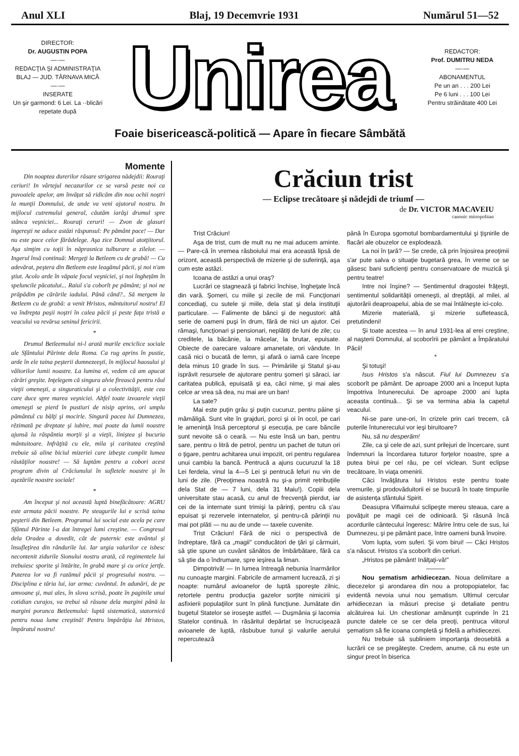Anul XLI Blaj, 19 Decemvrie 1931 Numărul 51—52
DIRECTOR:
Dr. AUGUSTIN POPA
—·—
REDACŢIA ŞI ADMINISTRAŢIA
BLAJ — JUD. TÂRNAVA MICĂ
—·—
INSERATE
Un şir garmond: 6 Lei. La ··blicări repetate după
Unirea
REDACTOR:
Prof. DUMITRU NEDA
—·—
ABONAMENTUL
Pe un an . . . 200 Lei
Pe 6 luni . . . 100 Lei
Pentru străinătate 400 Lei
Foaie bisericească-politică — Apare în fiecare Sâmbătă
Momente
Din noaptea durerilor răsare strigarea nădejdii: Rouraţi ceriuri! In vârtejul necazurilor ce se varsă peste noi ca puvoaiele apelor, am învăţat să ridicăm din nou ochii noştri la munţii Domnului, de unde va veni ajutorul nostru. In mijlocul cutremului general, căutăm iarăşi drumul spre stânca veşniciei... Rouraţi ceruri! — Zvon de glasuri ingereşti ne aduce astăzi răspunsul: Pe pământ pace! — Dar nu este pace celor fărădelege. Aşa zice Domnul atotţiitorul. Aşa simţim cu toţii în năprasnica tulburare a zilelor. — Ingerul însă continuă: Mergeţi la Betleem cu de grabă! — Cu adevărat, peştera din Betleem este leagănul păcii, şi noi n'am ştiut. Acolo arde în văpaie focul veşniciei, şi noi înghețăm în speluncile păcatului... Raiul s'a coborît pe pământ; şi noi ne prăpădim pe cărările iadului. Până când?.. Să mergem la Betleem cu de grabă: a venit Hristos, mântuitorul nostru! El va îndrepta paşii noştri în calea păcii şi peste faţa tristă a veacului va revărsa seninul fericirii.
*
Drumul Betleemului ni-l arată marile enciclice sociale ale Sfântului Părinte dela Roma. Ca rug aprins în pustie, arde în ele taina peşterii dumnezeeşti, în mijlocul haosului şi vâltorilor lumii noastre. La lumina ei, vedem că am apucat cărări greşite. Inţelegem că singura alvie firească pentru râul vieţii omeneşti, a singuraticului şi a colectivităţii, este cea care duce spre marea veşniciei. Altfel toate izvoarele vieţii omeneşti se pierd în pustiuri de nisip aprins, ori umplu pământul cu bălţi şi mocirle. Singură pacea lui Dumnezeu, rězimată pe dreptate şi iubire, mai poate da lumii noastre ajunsă la răspântia morţii şi a vieţii, liniştea şi bucuria mântuitoare. Infrăţită cu ele, mila şi caritatea creştină trebuie să aline biciul mizeriei care izbeşte cumplit lumea răutăţilor noastre! — Să luptăm pentru a cobori acest program divin al Crăciunului în sufletele noastre şi în aşezările noastre sociale!
*
Am început şi noi această luptă binefăcătoare: AGRU este armata păcii noastre. Pe steagurile lui e scrisă taina peşterii din Betleem. Programul lui social este acela pe care Sfântul Părinte l-a dat întregei lumi creştine. — Congresul dela Oradea a dovedit, cât de puternic este avântul şi însufleţirea din rândurile lui. Iar urgia valurilor ce isbesc necontenit zidurile Sionului nostru arată, că regimentele lui trebuiesc sporite şi întărite, în grabă mare şi cu orice jertfe. Puterea lor va fi razămul păcii şi progresului nostru. — Disciplina e tăria lui, iar arma: cuvântul. In adunări, de pe amvoane şi, mai ales, în slova scrisă, poate în paginile unui cotidian curajos, va trebui să răsune dela margini până la margini porunca Betleemului: luptă sistematică, statornică pentru noua lume creştină! Pentru împărăţia lui Hristos, împăratul nostru!
Crăciun trist
— Eclipse trecătoare şi nădejdi de triumf —
de Dr. VICTOR MACAVEIU
canonic mitropolitan
Trist Crăciun!
Aşa de trist, cum de mult nu ne mai aducem aminte. — Pare-că în vremea răsboiului mai era această lipsă de orizont, această perspectivă de mizerie şi de suferinţă, aşa cum este astăzi.
Icoana de astăzi a unui oraş?
Lucrări ce stagnează şi fabrici închise, îngheţate încă din vară. Şomeri, cu miile şi zecile de mii. Funcţionari concediaţi, cu sutele şi miile, dela stat şi dela instituţii particulare. — Falimente de bănci şi de negustori: altă serie de oameni puşi în drum, fără de nici un ajutor. Cei rămaşi, funcţionari şi pensionari, neplătiţi de luni de zile; cu creditele, la băcănie, la măcelar, la brutar, epuisate. Obiecte de oarecare valoare amanetate, ori vândute. In casă nici o bucată de lemn, şi afară o iarnă care începe dela minus 10 grade în sus. — Primăriile şi Statul şi-au isprăvit resursele de ajutorare pentru şomeri şi săraci, iar caritatea publică, epuisată şi ea, căci nime, şi mai ales celce ar vrea să dea, nu mai are un ban!
La sate?
Mai este puţin grâu şi puţin cucuruz, pentru pâine şi mămăligă. Sunt vite în grajduri, porci şi oi în ocol, pe cari le ameninţă însă perceptorul şi esecuţia, pe care băncile sunt nevoite să o ceară. — Nu este însă un ban, pentru sare, pentru o litră de petrol, pentru un pachet de tutun ori o ţigare, pentru achitarea unui impozit, ori pentru regularea unui cambiu la bancă. Pentrucă a ajuns cucuruzul la 18 Lei ferdela, vinul la 4—5 Lei şi pentrucă lefuri nu vin de luni de zile. (Preoţimea noastră nu şi-a primit retribuţiile dela Stat de — 7 luni, dela 31 Maiu!). Copiii dela universitate stau acasă, cu anul de frecvenţă pierdut, iar cei de la internate sunt trimişi la părinţi, pentru că s'au epuisat şi rezervele internatelor, şi pentru-că părinţii nu mai pot plăti — nu au de unde — taxele cuvenite.
Trist Crăciun! Fără de nici o perspectivă de îndreptare, fără ca „magii" conducători de ţări şi cârmuiri, să ştie spune un cuvânt sănătos de îmbărbătare, fără ca să ştie da o îndrumare, spre ieşirea la liman.
Dimpotrivă! — In lumea întreagă nebunia înarmărilor nu cunoaşte margini. Fabricile de armament lucrează, zi şi noapte: numărul avioanelor de luptă sporeşte zilnic, retortele pentru producţia gazelor sorţite nimicirii şi asfixierii populaţiilor sunt în plină funcţiune. Jumătate din bugetul Statelor se iroseşte astfel. — Duşmănia şi lacomia Statelor continuă. In răsăritul depărtat se încrucişează avioanele de luptă, răsbubue tunul şi valurile aerului repercutează
până în Europa sgomotul bombardamentului şi ţişnirile de flacări ale obuzelor ce explodează.
La noi în ţară? — Se crede, că prin înjosirea preoţimii s'ar pute salva o situaţie bugetară grea, în vreme ce se găsesc bani suficienţi pentru conservatoare de muzică şi pentru teatre!
Intre noi înşine? — Sentimentul dragostei frăţeşti, sentimentul solidarităţii omeneşti, al dreptăţii, al milei, al ajutorării deaproapelui, abia de se mai întâlneşte ici-colo.
Mizerie materială, şi mizerie sufletească, pretutindeni!
Şi toate acestea — în anul 1931-lea al erei creştine, al naşterii Domnului, al scoborîrii pe pământ a Împăratului Păcii!
*
Şi totuşi!
Isus Hristos s'a născut. Fiul lui Dumnezeu s'a scoborît pe pământ. De aproape 2000 ani a început lupta împotriva întunerecului. De aproape 2000 ani lupta aceasta continuă... Şi se va termina abia la capetul veacului.
Ni-se pare une-ori, în crizele prin cari trecem, că puterile întunerecului vor ieşi biruitoare?
Nu, să nu desperăm!
Zile, ca şi cele de azi, sunt prilejuri de încercare, sunt îndemnuri la încordarea tuturor forţelor noastre, spre a putea birui pe cel rău, pe cel viclean. Sunt eclipse trecătoare, în viaţa omenirii.
Căci învăţătura lui Hristos este pentru toate vremurile, şi prodovăduitorii ei se bucură în toate timpurile de asistenţa sfântului Spirit.
Deasupra Viflaimului sclipeşte mereu steaua, care a povăţuit pe magii cei de odinioară. Şi răsună încă acordurile cântecului îngeresc: Mărire întru cele de sus, lui Dumnezeu, şi pe pământ pace, între oameni bună învoire.
Vom lupta, vom suferi. Şi vom birui! — Căci Hristos s'a născut. Hristos s'a scoborît din ceriuri.
„Hristos pe pământ! Inălţaţi-vă!"
———
Nou şematism arhidiecezan. Noua delimitare a diecezelor şi arondarea din nou a protopopiatelor, fac evidentă nevoia unui nou şematism. Ultimul cercular arhidiecezan ia măsuri precise şi detaliate pentru alcătuirea lui. Un chestionar amănunţit cuprinde în 21 puncte datele ce se cer dela preoţi, pentruca viitorul şematism să fie icoana completă şi fidelă a arhidiecezei.
Nu trebuie să subliniem importanţa deosebită a lucrării ce se pregăteşte. Credem, anume, că nu este un singur preot în biserica